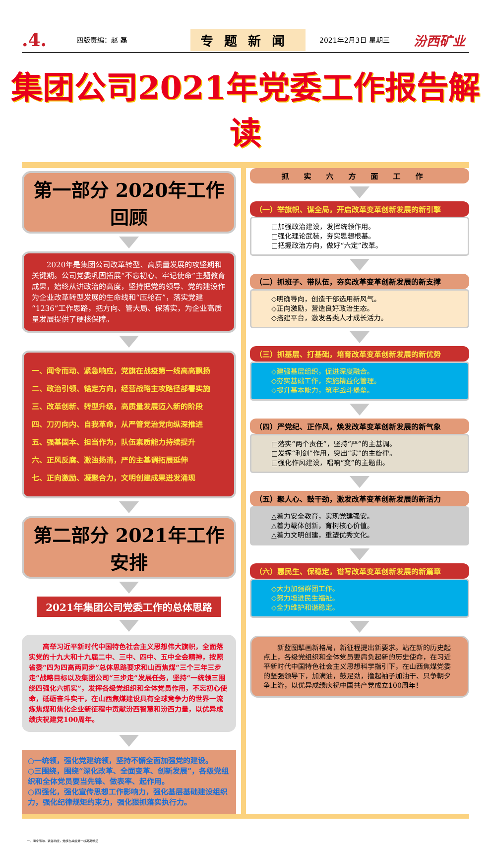.4. 四版责编：赵 磊 专题新闻 2021年2月3日 星期三 汾西矿业
集团公司2021年党委工作报告解读
第一部分 2020年工作回顾
　　2020年是集团公司改革转型、高质量发展的攻坚期和关键期。公司党委巩固拓展“不忘初心、牢记使命”主题教育成果，始终从讲政治的高度，坚持把党的领导、党的建设作为企业改革转型发展的生命线和“压舱石”，落实党建“1236”工作思路，把方向、管大局、保落实，为企业高质量发展提供了硬核保障。
一、闻令而动、紧急响应，党旗在战疫第一线高高飘扬
二、政治引领、锚定方向，经营战略主攻路径部署实施
三、改革创新、转型升级，高质量发展迈入新的阶段
四、刀刃向内、自我革命，从严管党治党向纵深推进
五、强基固本、担当作为，队伍素质能力持续提升
六、正风反腐、激浊扬清，严的主基调拓展延伸
七、正向激励、凝聚合力，文明创建成果迸发涌现
第二部分 2021年工作安排
2021年集团公司党委工作的总体思路
　　高举习近平新时代中国特色社会主义思想伟大旗帜，全面落实党的十九大和十九届二中、三中、四中、五中全会精神，按照省委“四为四高两同步”总体思路要求和山西焦煤“三个三年三步走”战略目标以及集团公司“三步走”发展任务，坚持“一统领三围绕四强化六抓实”，发挥各级党组织和全体党员作用，不忘初心使命，砥砺奋斗实干，在山西焦煤建设具有全球竞争力的世界一流炼焦煤和焦化企业新征程中贡献汾西智慧和汾西力量，以优异成绩庆祝建党100周年。
○一统领，强化党建统领，坚持不懈全面加强党的建设。
○三围绕，围绕“深化改革、全面变革、创新发展”，各级党组织和全体党员要当先锋、做表率、起作用。
○四强化，强化宣传思想工作影响力，强化基层基础建设组织力，强化纪律规矩约束力，强化狠抓落实执行力。
抓实六方面工作
（一）举旗帜、谋全局，开启改革变革创新发展的新引擎
□加强政治建设，发挥统领作用。
□强化理论武装，夯实思想根基。
□把握政治方向，做好“六定”改革。
（二）抓班子、带队伍，夯实改革变革创新发展的新支撑
◇明确导向，创造干部选用新风气。
◇正向激励，营造良好政治生态。
◇搭建平台，激发各类人才成长活力。
（三）抓基层、打基础，培育改革变革创新发展的新优势
◇建强基层组织，促进深度融合。
◇夯实基础工作，实施精益化管理。
◇提升基本能力，筑牢战斗堡垒。
（四）严党纪、正作风，焕发改革变革创新发展的新气象
□落实“两个责任”，坚持“严”的主基调。
□发挥“利剑”作用，突出“实”的主旋律。
□强化作风建设，唱响“变”的主题曲。
（五）聚人心、鼓干劲，激发改革变革创新发展的新活力
△着力安全教育，实现党建强安。
△着力载体创新，育树核心价值。
△着力文明创建，重塑优秀文化。
（六）惠民生、保稳定，谱写改革变革创新发展的新篇章
◇大力加强群团工作。
◇努力增进民生福祉。
◇全力维护和谐稳定。
　　新蓝图擘画新格局，新征程提出新要求。站在新的历史起点上，各级党组织和全体党员要肩负起新的历史使命，在习近平新时代中国特色社会主义思想科学指引下，在山西焦煤党委的坚强领导下，加满油，鼓足劲，撸起袖子加油干、只争朝夕争上游，以优异成绩庆祝中国共产党成立100周年！
一、闻令而动、紧急响应，党旗在战疫第一线高高飘扬